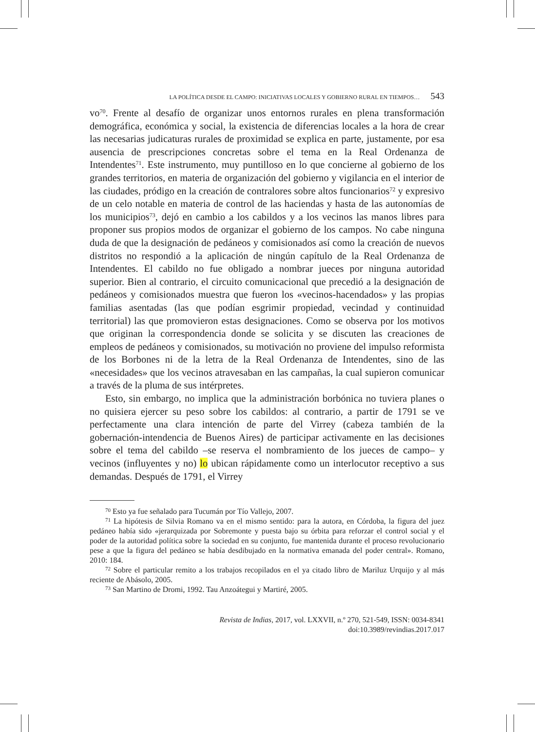LA POLÍTICA DESDE EL CAMPO: INICIATIVAS LOCALES Y GOBIERNO RURAL EN TIEMPOS… 543
vo<sup>70</sup>. Frente al desafío de organizar unos entornos rurales en plena transformación demográfica, económica y social, la existencia de diferencias locales a la hora de crear las necesarias judicaturas rurales de proximidad se explica en parte, justamente, por esa ausencia de prescripciones concretas sobre el tema en la Real Ordenanza de Intendentes<sup>71</sup>. Este instrumento, muy puntilloso en lo que concierne al gobierno de los grandes territorios, en materia de organización del gobierno y vigilancia en el interior de las ciudades, pródigo en la creación de contralores sobre altos funcionarios<sup>72</sup> y expresivo de un celo notable en materia de control de las haciendas y hasta de las autonomías de los municipios<sup>73</sup>, dejó en cambio a los cabildos y a los vecinos las manos libres para proponer sus propios modos de organizar el gobierno de los campos. No cabe ninguna duda de que la designación de pedáneos y comisionados así como la creación de nuevos distritos no respondió a la aplicación de ningún capítulo de la Real Ordenanza de Intendentes. El cabildo no fue obligado a nombrar jueces por ninguna autoridad superior. Bien al contrario, el circuito comunicacional que precedió a la designación de pedáneos y comisionados muestra que fueron los «vecinos-hacendados» y las propias familias asentadas (las que podían esgrimir propiedad, vecindad y continuidad territorial) las que promovieron estas designaciones. Como se observa por los motivos que originan la correspondencia donde se solicita y se discuten las creaciones de empleos de pedáneos y comisionados, su motivación no proviene del impulso reformista de los Borbones ni de la letra de la Real Ordenanza de Intendentes, sino de las «necesidades» que los vecinos atravesaban en las campañas, la cual supieron comunicar a través de la pluma de sus intérpretes.
Esto, sin embargo, no implica que la administración borbónica no tuviera planes o no quisiera ejercer su peso sobre los cabildos: al contrario, a partir de 1791 se ve perfectamente una clara intención de parte del Virrey (cabeza también de la gobernación-intendencia de Buenos Aires) de participar activamente en las decisiones sobre el tema del cabildo –se reserva el nombramiento de los jueces de campo– y vecinos (influyentes y no) lo ubican rápidamente como un interlocutor receptivo a sus demandas. Después de 1791, el Virrey
<sup>70</sup> Esto ya fue señalado para Tucumán por Tío Vallejo, 2007.
<sup>71</sup> La hipótesis de Silvia Romano va en el mismo sentido: para la autora, en Córdoba, la figura del juez pedáneo había sido «jerarquizada por Sobremonte y puesta bajo su órbita para reforzar el control social y el poder de la autoridad política sobre la sociedad en su conjunto, fue mantenida durante el proceso revolucionario pese a que la figura del pedáneo se había desdibujado en la normativa emanada del poder central». Romano, 2010: 184.
<sup>72</sup> Sobre el particular remito a los trabajos recopilados en el ya citado libro de Mariluz Urquijo y al más reciente de Abásolo, 2005.
<sup>73</sup> San Martino de Dromi, 1992. Tau Anzoátegui y Martiré, 2005.
Revista de Indias, 2017, vol. LXXVII, n.º 270, 521-549, ISSN: 0034-8341
doi:10.3989/revindias.2017.017